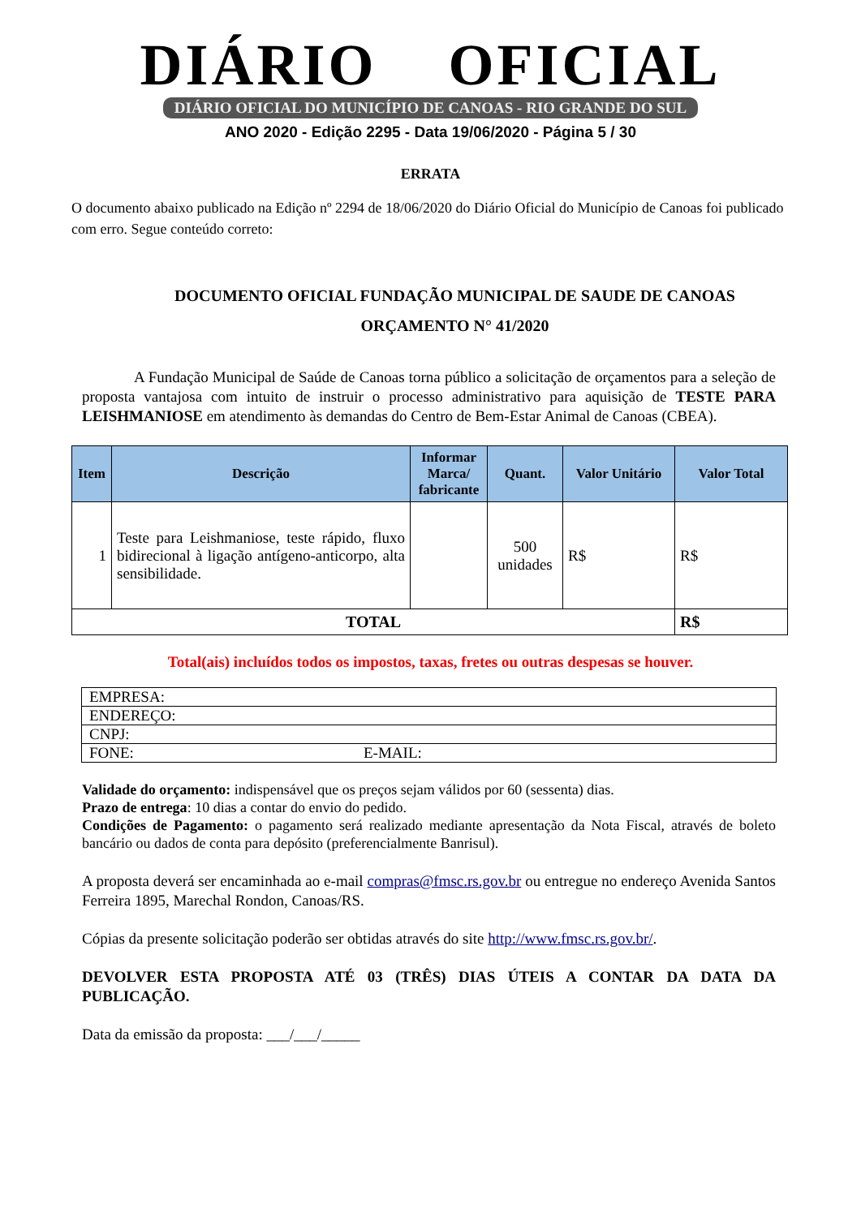DIÁRIO OFICIAL
DIÁRIO OFICIAL DO MUNICÍPIO DE CANOAS - RIO GRANDE DO SUL
ANO 2020 - Edição 2295 - Data 19/06/2020 - Página 5 / 30
ERRATA
O documento abaixo publicado na Edição nº 2294 de 18/06/2020 do Diário Oficial do Município de Canoas foi publicado com erro. Segue conteúdo correto:
DOCUMENTO OFICIAL FUNDAÇÃO MUNICIPAL DE SAUDE DE CANOAS
ORÇAMENTO N° 41/2020
A Fundação Municipal de Saúde de Canoas torna público a solicitação de orçamentos para a seleção de proposta vantajosa com intuito de instruir o processo administrativo para aquisição de TESTE PARA LEISHMANIOSE em atendimento às demandas do Centro de Bem-Estar Animal de Canoas (CBEA).
| Item | Descrição | Informar Marca/ fabricante | Quant. | Valor Unitário | Valor Total |
| --- | --- | --- | --- | --- | --- |
| 1 | Teste para Leishmaniose, teste rápido, fluxo bidirecional à ligação antígeno-anticorpo, alta sensibilidade. | | 500 unidades | R$ | R$ |
| TOTAL | | | | | R$ |
Total(ais) incluídos todos os impostos, taxas, fretes ou outras despesas se houver.
| EMPRESA: | |
| ENDEREÇO: | |
| CNPJ: | |
| FONE: | E-MAIL: |
Validade do orçamento: indispensável que os preços sejam válidos por 60 (sessenta) dias.
Prazo de entrega: 10 dias a contar do envio do pedido.
Condições de Pagamento: o pagamento será realizado mediante apresentação da Nota Fiscal, através de boleto bancário ou dados de conta para depósito (preferencialmente Banrisul).
A proposta deverá ser encaminhada ao e-mail compras@fmsc.rs.gov.br ou entregue no endereço Avenida Santos Ferreira 1895, Marechal Rondon, Canoas/RS.
Cópias da presente solicitação poderão ser obtidas através do site http://www.fmsc.rs.gov.br/.
DEVOLVER ESTA PROPOSTA ATÉ 03 (TRÊS) DIAS ÚTEIS A CONTAR DA DATA DA PUBLICAÇÃO.
Data da emissão da proposta: ___/___/_____